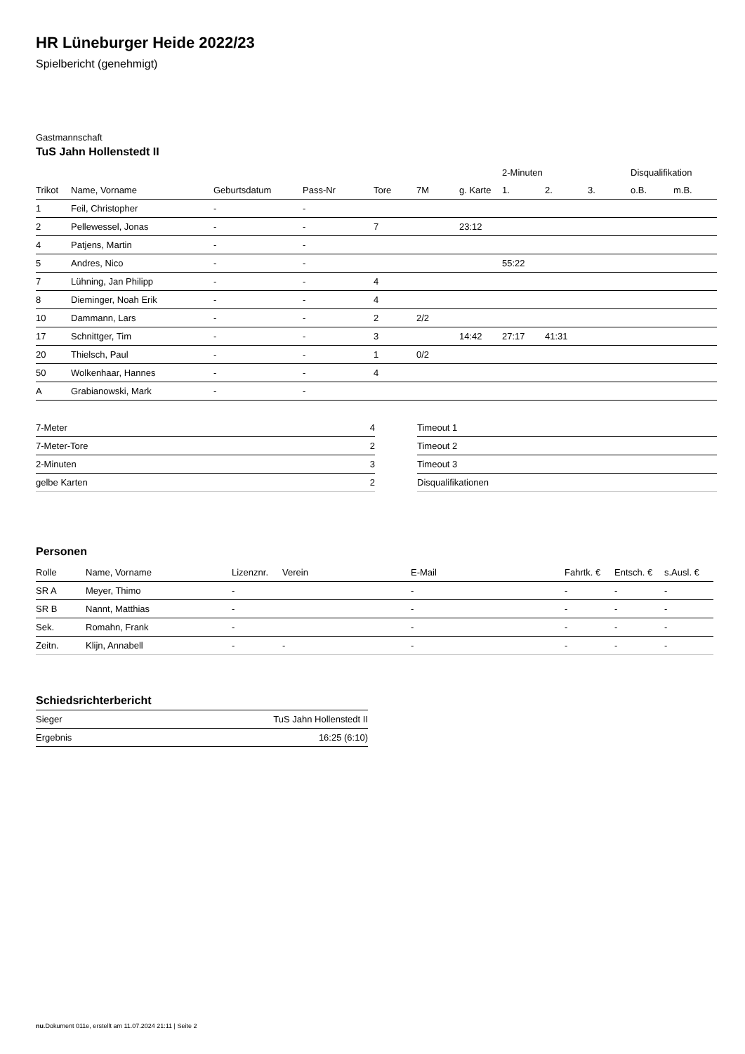HR Lüneburger Heide 2022/23
Spielbericht (genehmigt)
Gastmannschaft
TuS Jahn Hollenstedt II
| | | | | | | | 2-Minuten | | | Disqualifikation | |
| Trikot | Name, Vorname | Geburtsdatum | Pass-Nr | Tore | 7M | g. Karte | 1. | 2. | 3. | o.B. | m.B. |
| 1 | Feil, Christopher | - | - | | | | | | | | |
| 2 | Pellewessel, Jonas | - | - | 7 | | 23:12 | | | | | |
| 4 | Patjens, Martin | - | - | | | | | | | | |
| 5 | Andres, Nico | - | - | | | | 55:22 | | | | |
| 7 | Lühning, Jan Philipp | - | - | 4 | | | | | | | |
| 8 | Dieminger, Noah Erik | - | - | 4 | | | | | | | |
| 10 | Dammann, Lars | - | - | 2 | 2/2 | | | | | | |
| 17 | Schnittger, Tim | - | - | 3 | | 14:42 | 27:17 | 41:31 | | | |
| 20 | Thielsch, Paul | - | - | 1 | 0/2 | | | | | | |
| 50 | Wolkenhaar, Hannes | - | - | 4 | | | | | | | |
| A | Grabianowski, Mark | - | - | | | | | | | | |
| 7-Meter | 4 |
| 7-Meter-Tore | 2 |
| 2-Minuten | 3 |
| gelbe Karten | 2 |
| Timeout 1 |
| Timeout 2 |
| Timeout 3 |
| Disqualifikationen |
Personen
| Rolle | Name, Vorname | Lizenznr. | Verein | E-Mail | Fahrtk. € | Entsch. € | s.Ausl. € |
| --- | --- | --- | --- | --- | --- | --- | --- |
| SR A | Meyer, Thimo | - | | - | - | - | - |
| SR B | Nannt, Matthias | - | | - | - | - | - |
| Sek. | Romahn, Frank | - | | - | - | - | - |
| Zeitn. | Klijn, Annabell | - | - | - | - | - | - |
Schiedsrichterbericht
| Sieger | TuS Jahn Hollenstedt II |
| Ergebnis | 16:25 (6:10) |
nu.Dokument 011e, erstellt am 11.07.2024 21:11 | Seite 2